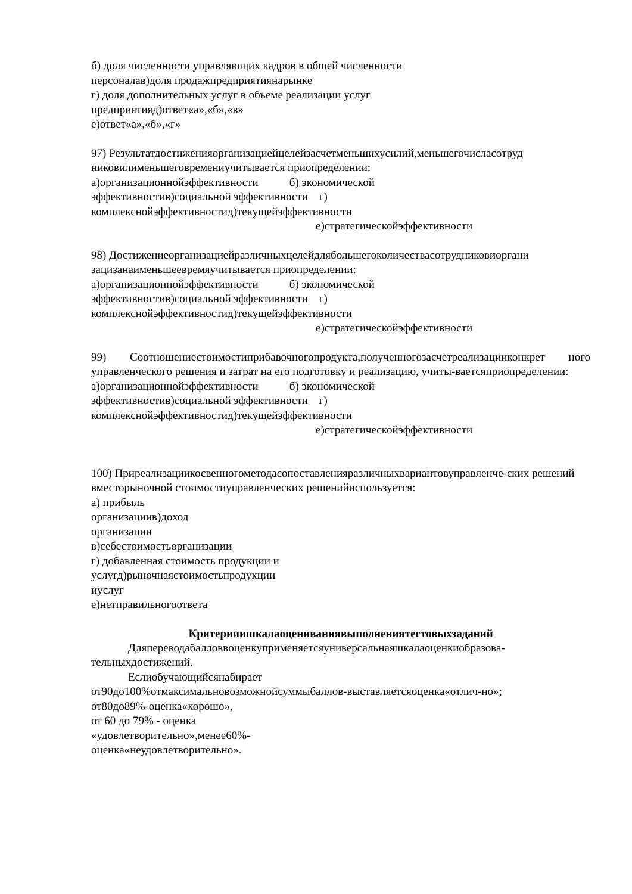б) доля численности управляющих кадров в общей численности
персоналав)доля продажпредприятиянарынке
г) доля дополнительных услуг в объеме реализации услуг
предприятияд)ответ«а»,«б»,«в»
е)ответ«а»,«б»,«г»
97) Результатдостиженияорганизациейцелейзасчетменьшихусилий,меньшегочисласотруд никовилименьшеговремениучитывается приопределении:
а)организационнойэффективности б) экономической
эффективностив)социальной эффективности г)
комплекснойэффективностид)текущейэффективности
е)стратегическойэффективности
98) Достижениеорганизациейразличныхцелейдлябольшегоколичествасотрудниковиоргани зацизанаименьшеевремяучитывается приопределении:
а)организационнойэффективности б) экономической
эффективностив)социальной эффективности г)
комплекснойэффективностид)текущейэффективности
е)стратегическойэффективности
99) Соотношениестоимостиприбавочногопродукта,полученногозасчетреализацииконкрет ного управленческого решения и затрат на его подготовку и реализацию, учиты-ваетсяприопределении:
а)организационнойэффективности б) экономической
эффективностив)социальной эффективности г)
комплекснойэффективностид)текущейэффективности
е)стратегическойэффективности
100) Приреализациикосвенногометодасопоставленияразличныхвариантовуправленче-ских решений вместорыночной стоимостиуправленческих решенийиспользуется:
а) прибыль
организациив)доход
организации
в)себестоимостьорганизации
г) добавленная стоимость продукции и
услугд)рыночнаястоимостьпродукции
иуслуг
е)нетправильногоответа
Критерииишкалаоцениванияв­ыполненияте­стовыхзаданий
Дляпереводабалловвоценкуприменяетсяуниверсальнаяшкалаоценкиобразова-тельныхдостижений.
Еслиобучающийсянабирает
от90до100%отмаксимальновозможнойсуммыбаллов-выставляетсяоценка«отлич-но»;
от80до89%-оценка«хорошо»,
от 60 до 79% - оценка
«удовлетворительно»,менее60%-
оценка«неудовлетворительно».